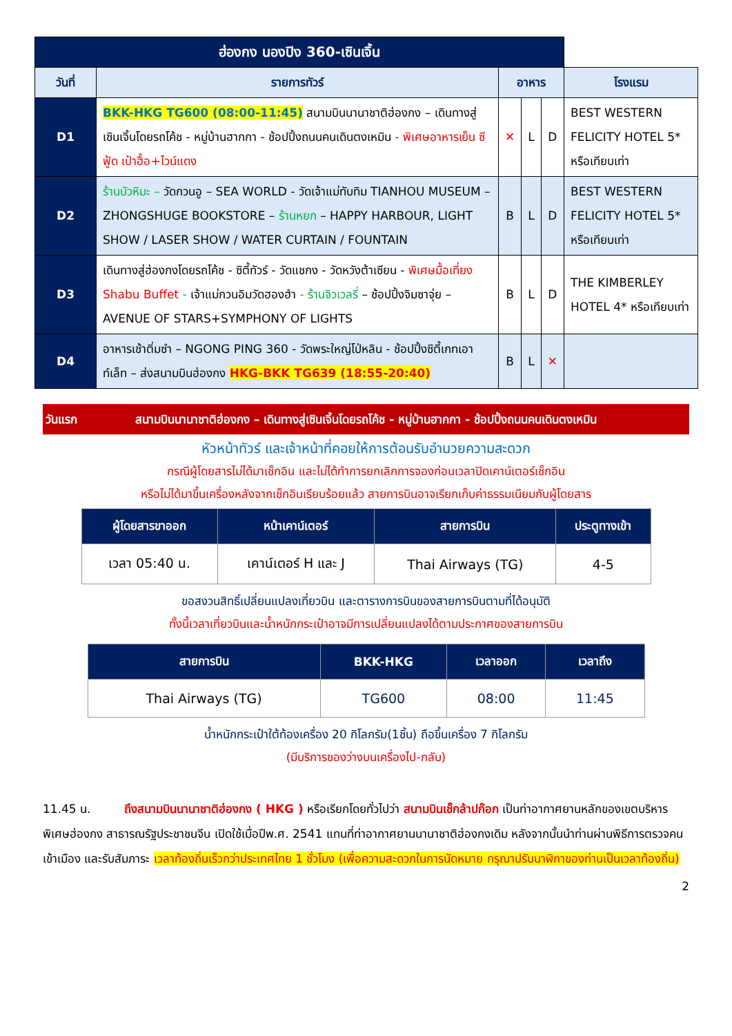| ฮ่องกง นองปิง 360-เซินเจิ้น | | | | | |
| --- | --- | --- | --- | --- | --- |
| วันที่ | รายการทัวร์ | อาหาร | | | โรงแรม |
| D1 | BKK-HKG TG600 (08:00-11:45) สนามบินนานาชาติฮ่องกง – เดินทางสู่เซินเจิ้นโดยรถโค้ช - หมู่บ้านฮากกา - ช้อปปิ้งถนนคนเดินตงเหมิน - พิเศษอาหารเย็น ซีฟู้ด เป๋าฮื้อ+ไวน์แดง | ✕ | L | D | BEST WESTERN FELICITY HOTEL 5* หรือเทียบเท่า |
| D2 | ร้านบัวหิมะ – วัดกวนอู – SEA WORLD - วัดเจ้าแม่ทับทิม TIANHOU MUSEUM – ZHONGSHUGE BOOKSTORE – ร้านหยก – HAPPY HARBOUR, LIGHT SHOW / LASER SHOW / WATER CURTAIN / FOUNTAIN | B | L | D | BEST WESTERN FELICITY HOTEL 5* หรือเทียบเท่า |
| D3 | เดินทางสู่ฮ่องกงโดยรถโค้ช - ซิตี้ทัวร์ - วัดแชกง - วัดหวังต้าเซียน - พิเศษมื้อเที่ยง Shabu Buffet - เจ้าแม่กวนอิมวัดฮองฮำ - ร้านจิวเวลรี่ – ช้อปปิ้งจิมซาจุ่ย – AVENUE OF STARS+SYMPHONY OF LIGHTS | B | L | D | THE KIMBERLEY HOTEL 4* หรือเทียบเท่า |
| D4 | อาหารเช้าติ่มซำ – NGONG PING 360 - วัดพระใหญ่โป่หลิน - ช้อปปิ้งซิตี้เกทเอาท์เล็ท – ส่งสนามบินฮ่องกง HKG-BKK TG639 (18:55-20:40) | B | L | ✕ | |
วันแรก สนามบินนานาชาติฮ่องกง – เดินทางสู่เซินเจิ้นโดยรถโค้ช - หมู่บ้านฮากกา - ช้อปปิ้งถนนคนเดินตงเหมิน
หัวหน้าทัวร์ และเจ้าหน้าที่คอยให้การต้อนรับอำนวยความสะดวก
กรณีผู้โดยสารไม่ได้มาเช็กอิน และไม่ได้ทำการยกเลิกการจองก่อนเวลาปิดเคาน์เตอร์เช็กอิน
หรือไม่ได้มาขึ้นเครื่องหลังจากเช็กอินเรียบร้อยแล้ว สายการบินอาจเรียกเก็บค่าธรรมเนียมกับผู้โดยสาร
| ผู้โดยสารขาออก | หน้าเคาน์เตอร์ | สายการบิน | ประตูทางเข้า |
| --- | --- | --- | --- |
| เวลา 05:40 น. | เคาน์เตอร์ H และ J | Thai Airways (TG) | 4-5 |
ขอสงวนสิทธิ์เปลี่ยนแปลงเที่ยวบิน และตารางการบินของสายการบินตามที่ได้อนุมัติ
ทั้งนี้เวลาเที่ยวบินและน้ำหนักกระเป๋าอาจมีการเปลี่ยนแปลงได้ตามประกาศของสายการบิน
| สายการบิน | BKK-HKG | เวลาออก | เวลาถึง |
| --- | --- | --- | --- |
| Thai Airways (TG) | TG600 | 08:00 | 11:45 |
น้ำหนักกระเป๋าใต้ท้องเครื่อง 20 กิโลกรัม(1ชิ้น) ถือขึ้นเครื่อง 7 กิโลกรัม
(มีบริการของว่างบนเครื่องไป-กลับ)
11.45 น. ถึงสนามบินนานาชาติฮ่องกง ( HKG ) หรือเรียกโดยทั่วไปว่า สนามบินเช็กล้าปก๊อก เป็นท่าอากาศยานหลักของเขตบริหารพิเศษฮ่องกง สาธารณรัฐประชาชนจีน เปิดใช้เมื่อปีพ.ศ. 2541 แทนที่ท่าอากาศยานนานาชาติฮ่องกงเดิม หลังจากนั้นนำท่านผ่านพิธีการตรวจคนเข้าเมือง และรับสัมภาระ เวลาท้องถิ่นเร็วกว่าประเทศไทย 1 ชั่วโมง (เพื่อความสะดวกในการนัดหมาย กรุณาปรับนาฬิกาของท่านเป็นเวลาท้องถิ่น)
2